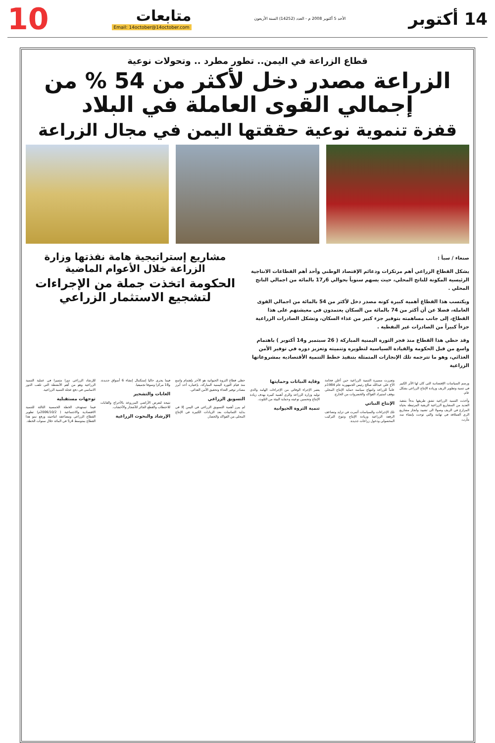14 أكتوبر
الأحد 5 أكتوبر 2008 م - العدد (14252) السنة الأربعون
متابعات
Email: 14october@14october.com
10
قطاع الزراعة في اليمن.. تطور مطرد .. وتحولات نوعية
الزراعة مصدر دخل لأكثر من 54 % من إجمالي القوى العاملة في البلاد
قفزة تنموية نوعية حققتها اليمن في مجال الزراعة
صنعاء / سبأ :
يشكل القطاع الزراعي أهم مرتكزات ودعائم الإقتصاد الوطني وأحد أهم القطاعات الانتاجية الرئيسية المكونة للناتج المحلي، حيث يسهم سنوياً بحوالي 6ر17 بالمائة من اجمالي الناتج المحلي .
ويكتسب هذا القطاع أهمية كبيرة كونه مصدر دخل لأكثر من 54 بالمائة من اجمالي القوى العاملة، فضلا عن أن أكثر من 74 بالمائة من السكان يعتمدون في معيشتهم على هذا القطاع، إلى جانب مساهمته بتوفير جزء كبير من غذاء السكان، وتشكل الصادرات الزراعية جزءاً كبيراً من الصادرات غير النفطية .
وقد حظي هذا القطاع منذ فجر الثورة اليمنية المباركة ( 26 سبتمبر و14 أكتوبر ) باهتمام واسع من قبل الحكومة والقيادة السياسية لتطويره وتنميته وتعزيز دوره في توفير الأمن الغذائي، وهو ما تترجمه تلك الإنجازات المتمثلة بتنفيذ خطط التنمية الأقتصاديه بمشروعاتها الزراعية
مشاريع إستراتيجية هامة نفذتها وزارة الزراعة خلال الأعوام الماضية
الحكومة اتخذت جملة من الإجراءات لتشجيع الاستثمار الزراعي
ورسم السياسات الإقتصادية التي كان لها الأثر الكبير في تنمية وتطوير الريف وزيادة الإنتاج الزراعي بشكل عام.
وأخذت التنمية الزراعية تشق طريقها بدءاً بتنفيذ العديد من المشاريع الزراعية الريفية المرتبطة بحياة المزارع في الريف وصولا الى تشييد وانجاز مشاريع الري العملاقة في تهامة والتي توجت بإنشاء سد مأرب.
وتعززت مسيرة التنمية الزراعية حين أعلن فخامة الأخ علي عبدالله صالح رئيس الجمهورية عام 1984م عاماً للزراعة وانتهاج سياسة حماية الإنتاج المحلي بوقف استيراد الفواكه والخضروات من الخارج.
الإنتاج النباتي
تلك الإجراءات والسياسات أثمرت في تزايد وتضاعف الرقعة الزراعية وزيادة الإنتاج وتنوع التركيب المحصولي ودخول زراعات جديدة.
وقاية النباتات وحمايتها
يعتبر الإجراء الوقائي من الإجراءات الهامة والذي توليه وزارة الزراعة والري أهمية كبيرة بهدف زيادة الإنتاج وتحسين نوعيته وحماية البيئة من التلوث.
تنمية الثروة الحيوانية
حظي قطاع الثروة الحيوانية هو الآخر بإهتمام واسع منذ قيام الثورة اليمنية المباركة، بإعتباره أحد أبرز مصادر توفير الغذاء وتحقيق الأمن الغذائي.
التسويق الزراعي
لم يبرز أهمية التسويق الزراعي في اليمن إلا في بداية الثمانينات بعد الزيادات الكبيرة في الإنتاج المحلي من الفواكه والخضار.
فيما يجري حاليا إستكمال إنشاء 6 أسواق جديدة، و18 مركزا وسوقا تجميعيا.
الغابات والتشجير
نتيجة لتعرض الأراضي المزروعة بالأحراج والغابات للاحتطاب والقطع الجائر للأشجار والأخشاب.
الإرشاد والبحوث الزراعية
للإرشاد الزراعي دورا متميزا في عملية التنمية الزراعية وهو من أهم الأنشطة التي تلعب الدور الاساسي في دفع عجلة التنمية الزراعية.
توجهات مستقبلية
فيما تستهدف الخطة الخمسية الثالثة للتنمية الاقتصادية والاجتماعية ( 2006/10/2م) تطوير القطاع الزراعي ومضاعفة انتاجيته ورفع نمو هذا القطاع بمتوسط 4ر5 في المائة خلال سنوات الخطة.